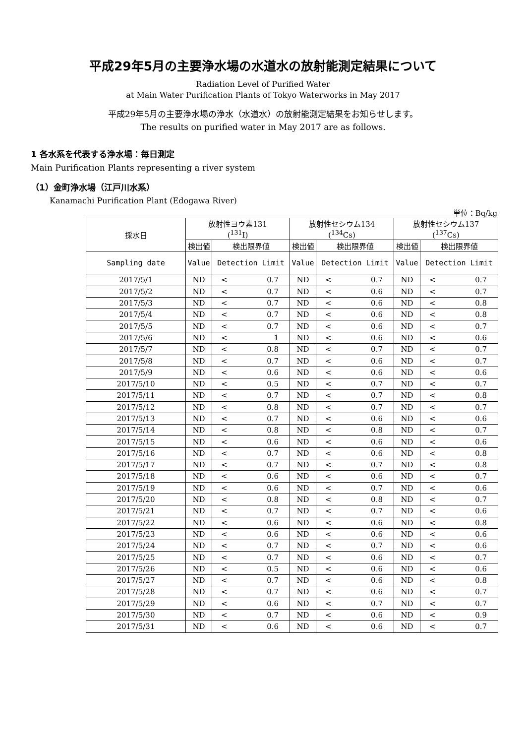平成29年5月の主要浄水場の水道水の放射能測定結果について
Radiation Level of Purified Water
at Main Water Purification Plants of Tokyo Waterworks in May 2017
平成29年5月の主要浄水場の浄水（水道水）の放射能測定結果をお知らせします。
The results on purified water in May 2017 are as follows.
1 各水系を代表する浄水場：毎日測定
Main Purification Plants representing a river system
（1）金町浄水場（江戸川水系）
Kanamachi Purification Plant (Edogawa River)
単位：Bq/kg
| 採水日 | 放射性ヨウ素131 (<sup>131</sup>I) | | 放射性セシウム134 (<sup>134</sup>Cs) | | 放射性セシウム137 (<sup>137</sup>Cs) | |
| --- | --- | --- | --- | --- | --- | --- |
| | 検出値 | 検出限界値 | 検出値 | 検出限界値 | 検出値 | 検出限界値 |
| Sampling date | Value | Detection Limit | Value | Detection Limit | Value | Detection Limit |
| 2017/5/1 | ND | < 0.7 | ND | < 0.7 | ND | < 0.7 |
| 2017/5/2 | ND | < 0.7 | ND | < 0.6 | ND | < 0.7 |
| 2017/5/3 | ND | < 0.7 | ND | < 0.6 | ND | < 0.8 |
| 2017/5/4 | ND | < 0.7 | ND | < 0.6 | ND | < 0.8 |
| 2017/5/5 | ND | < 0.7 | ND | < 0.6 | ND | < 0.7 |
| 2017/5/6 | ND | < 1 | ND | < 0.6 | ND | < 0.6 |
| 2017/5/7 | ND | < 0.8 | ND | < 0.7 | ND | < 0.7 |
| 2017/5/8 | ND | < 0.7 | ND | < 0.6 | ND | < 0.7 |
| 2017/5/9 | ND | < 0.6 | ND | < 0.6 | ND | < 0.6 |
| 2017/5/10 | ND | < 0.5 | ND | < 0.7 | ND | < 0.7 |
| 2017/5/11 | ND | < 0.7 | ND | < 0.7 | ND | < 0.8 |
| 2017/5/12 | ND | < 0.8 | ND | < 0.7 | ND | < 0.7 |
| 2017/5/13 | ND | < 0.7 | ND | < 0.6 | ND | < 0.6 |
| 2017/5/14 | ND | < 0.8 | ND | < 0.8 | ND | < 0.7 |
| 2017/5/15 | ND | < 0.6 | ND | < 0.6 | ND | < 0.6 |
| 2017/5/16 | ND | < 0.7 | ND | < 0.6 | ND | < 0.8 |
| 2017/5/17 | ND | < 0.7 | ND | < 0.7 | ND | < 0.8 |
| 2017/5/18 | ND | < 0.6 | ND | < 0.6 | ND | < 0.7 |
| 2017/5/19 | ND | < 0.6 | ND | < 0.7 | ND | < 0.6 |
| 2017/5/20 | ND | < 0.8 | ND | < 0.8 | ND | < 0.7 |
| 2017/5/21 | ND | < 0.7 | ND | < 0.7 | ND | < 0.6 |
| 2017/5/22 | ND | < 0.6 | ND | < 0.6 | ND | < 0.8 |
| 2017/5/23 | ND | < 0.6 | ND | < 0.6 | ND | < 0.6 |
| 2017/5/24 | ND | < 0.7 | ND | < 0.7 | ND | < 0.6 |
| 2017/5/25 | ND | < 0.7 | ND | < 0.6 | ND | < 0.7 |
| 2017/5/26 | ND | < 0.5 | ND | < 0.6 | ND | < 0.6 |
| 2017/5/27 | ND | < 0.7 | ND | < 0.6 | ND | < 0.8 |
| 2017/5/28 | ND | < 0.7 | ND | < 0.6 | ND | < 0.7 |
| 2017/5/29 | ND | < 0.6 | ND | < 0.7 | ND | < 0.7 |
| 2017/5/30 | ND | < 0.7 | ND | < 0.6 | ND | < 0.9 |
| 2017/5/31 | ND | < 0.6 | ND | < 0.6 | ND | < 0.7 |